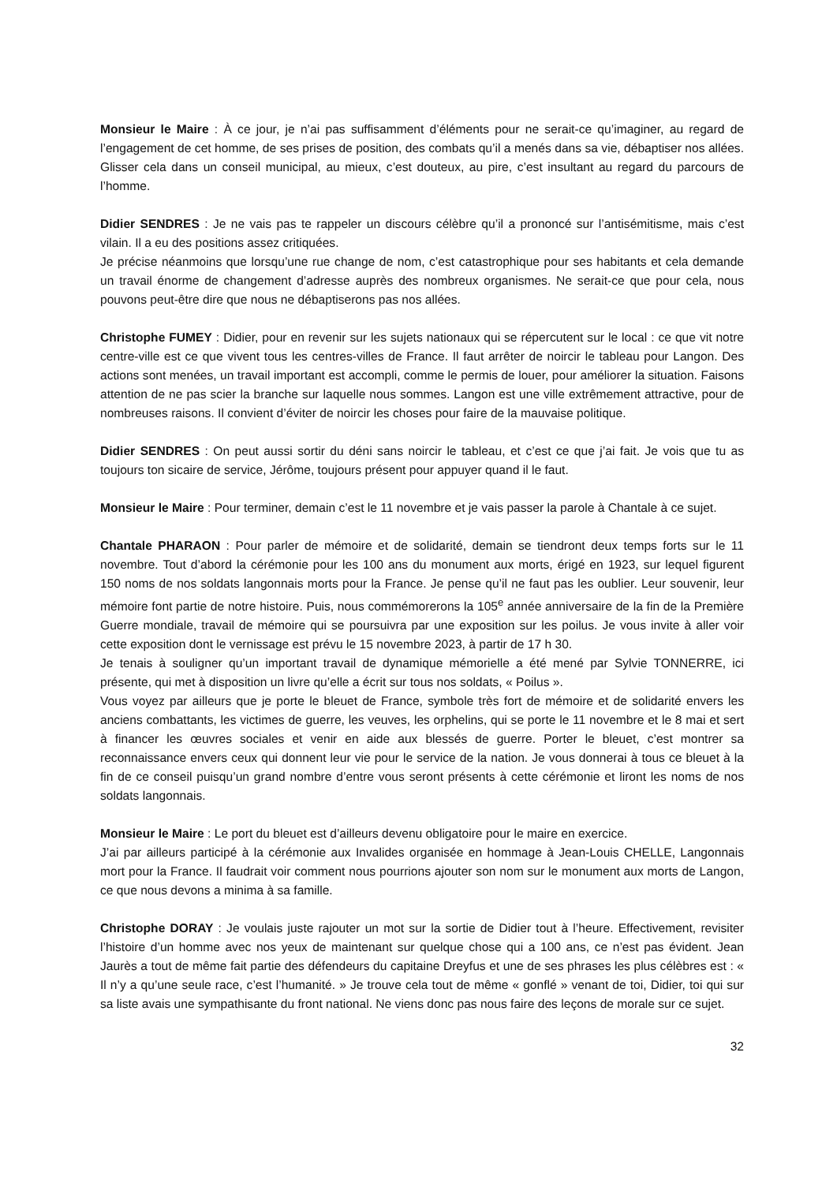Monsieur le Maire : À ce jour, je n’ai pas suffisamment d’éléments pour ne serait-ce qu’imaginer, au regard de l’engagement de cet homme, de ses prises de position, des combats qu’il a menés dans sa vie, débaptiser nos allées. Glisser cela dans un conseil municipal, au mieux, c’est douteux, au pire, c’est insultant au regard du parcours de l’homme.
Didier SENDRES : Je ne vais pas te rappeler un discours célèbre qu’il a prononcé sur l’antisémitisme, mais c’est vilain. Il a eu des positions assez critiquées.
Je précise néanmoins que lorsqu’une rue change de nom, c’est catastrophique pour ses habitants et cela demande un travail énorme de changement d’adresse auprès des nombreux organismes. Ne serait-ce que pour cela, nous pouvons peut-être dire que nous ne débaptiserons pas nos allées.
Christophe FUMEY : Didier, pour en revenir sur les sujets nationaux qui se répercutent sur le local : ce que vit notre centre-ville est ce que vivent tous les centres-villes de France. Il faut arrêter de noircir le tableau pour Langon. Des actions sont menées, un travail important est accompli, comme le permis de louer, pour améliorer la situation. Faisons attention de ne pas scier la branche sur laquelle nous sommes. Langon est une ville extrêmement attractive, pour de nombreuses raisons. Il convient d’éviter de noircir les choses pour faire de la mauvaise politique.
Didier SENDRES : On peut aussi sortir du déni sans noircir le tableau, et c’est ce que j’ai fait. Je vois que tu as toujours ton sicaire de service, Jérôme, toujours présent pour appuyer quand il le faut.
Monsieur le Maire : Pour terminer, demain c’est le 11 novembre et je vais passer la parole à Chantale à ce sujet.
Chantale PHARAON : Pour parler de mémoire et de solidarité, demain se tiendront deux temps forts sur le 11 novembre. Tout d’abord la cérémonie pour les 100 ans du monument aux morts, érigé en 1923, sur lequel figurent 150 noms de nos soldats langonnais morts pour la France. Je pense qu’il ne faut pas les oublier. Leur souvenir, leur mémoire font partie de notre histoire. Puis, nous commémorerons la 105<sup>e</sup> année anniversaire de la fin de la Première Guerre mondiale, travail de mémoire qui se poursuivra par une exposition sur les poilus. Je vous invite à aller voir cette exposition dont le vernissage est prévu le 15 novembre 2023, à partir de 17 h 30.
Je tenais à souligner qu’un important travail de dynamique mémorielle a été mené par Sylvie TONNERRE, ici présente, qui met à disposition un livre qu’elle a écrit sur tous nos soldats, « Poilus ».
Vous voyez par ailleurs que je porte le bleuet de France, symbole très fort de mémoire et de solidarité envers les anciens combattants, les victimes de guerre, les veuves, les orphelins, qui se porte le 11 novembre et le 8 mai et sert à financer les œuvres sociales et venir en aide aux blessés de guerre. Porter le bleuet, c’est montrer sa reconnaissance envers ceux qui donnent leur vie pour le service de la nation. Je vous donnerai à tous ce bleuet à la fin de ce conseil puisqu’un grand nombre d’entre vous seront présents à cette cérémonie et liront les noms de nos soldats langonnais.
Monsieur le Maire : Le port du bleuet est d’ailleurs devenu obligatoire pour le maire en exercice.
J’ai par ailleurs participé à la cérémonie aux Invalides organisée en hommage à Jean-Louis CHELLE, Langonnais mort pour la France. Il faudrait voir comment nous pourrions ajouter son nom sur le monument aux morts de Langon, ce que nous devons a minima à sa famille.
Christophe DORAY : Je voulais juste rajouter un mot sur la sortie de Didier tout à l’heure. Effectivement, revisiter l’histoire d’un homme avec nos yeux de maintenant sur quelque chose qui a 100 ans, ce n’est pas évident. Jean Jaurès a tout de même fait partie des défendeurs du capitaine Dreyfus et une de ses phrases les plus célèbres est : « Il n’y a qu’une seule race, c’est l’humanité. » Je trouve cela tout de même « gonflé » venant de toi, Didier, toi qui sur sa liste avais une sympathisante du front national. Ne viens donc pas nous faire des leçons de morale sur ce sujet.
32